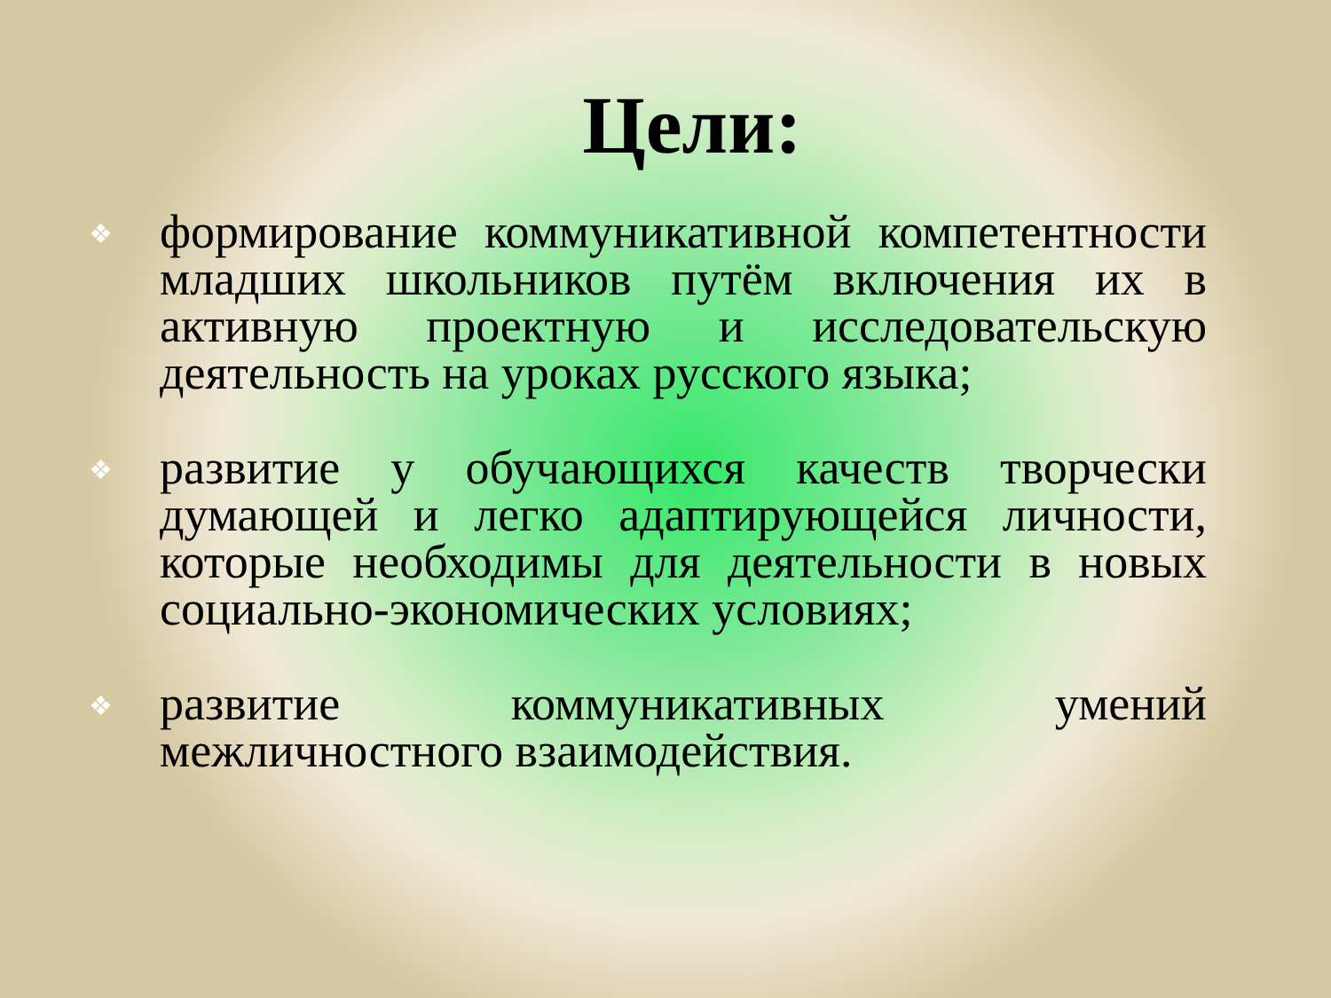Цели:
❖ формирование коммуникативной компетентности младших школьников путём включения их в активную проектную и исследовательскую деятельность на уроках русского языка;
❖ развитие у обучающихся качеств творчески думающей и легко адаптирующейся личности, которые необходимы для деятельности в новых социально-экономических условиях;
❖ развитие коммуникативных умений межличностного взаимодействия.